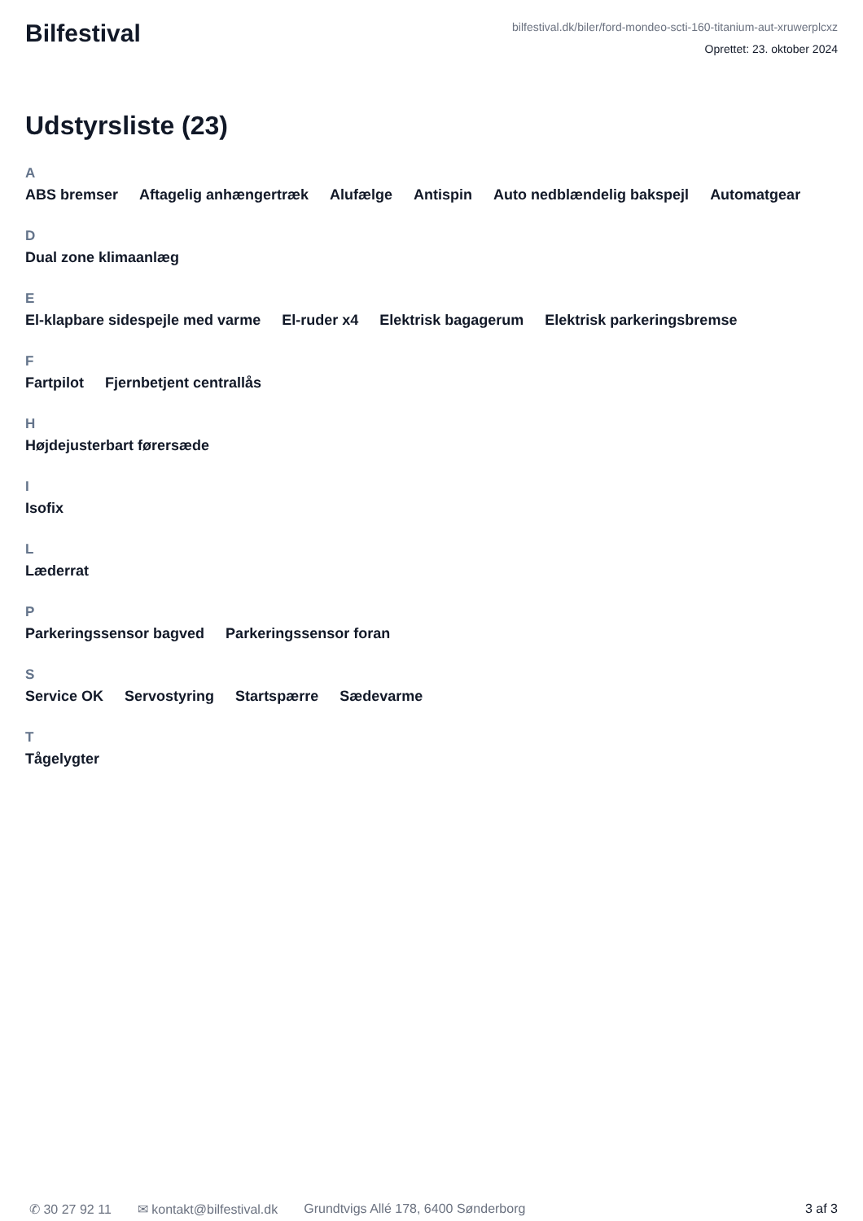Bilfestival
bilfestival.dk/biler/ford-mondeo-scti-160-titanium-aut-xruwerplcxz
Oprettet: 23. oktober 2024
Udstyrsliste (23)
A
ABS bremser Aftagelig anhængertræk Alufælge Antispin Auto nedblændelig bakspejl Automatgear
D
Dual zone klimaanlæg
E
El-klapbare sidespejle med varme El-ruder x4 Elektrisk bagagerum Elektrisk parkeringsbremse
F
Fartpilot Fjernbetjent centrallås
H
Højdejusterbart førersæde
I
Isofix
L
Læderrat
P
Parkeringssensor bagved Parkeringssensor foran
S
Service OK Servostyring Startspærre Sædevarme
T
Tågelygter
✆ 30 27 92 11 ✉ kontakt@bilfestival.dk Grundtvigs Allé 178, 6400 Sønderborg 3 af 3